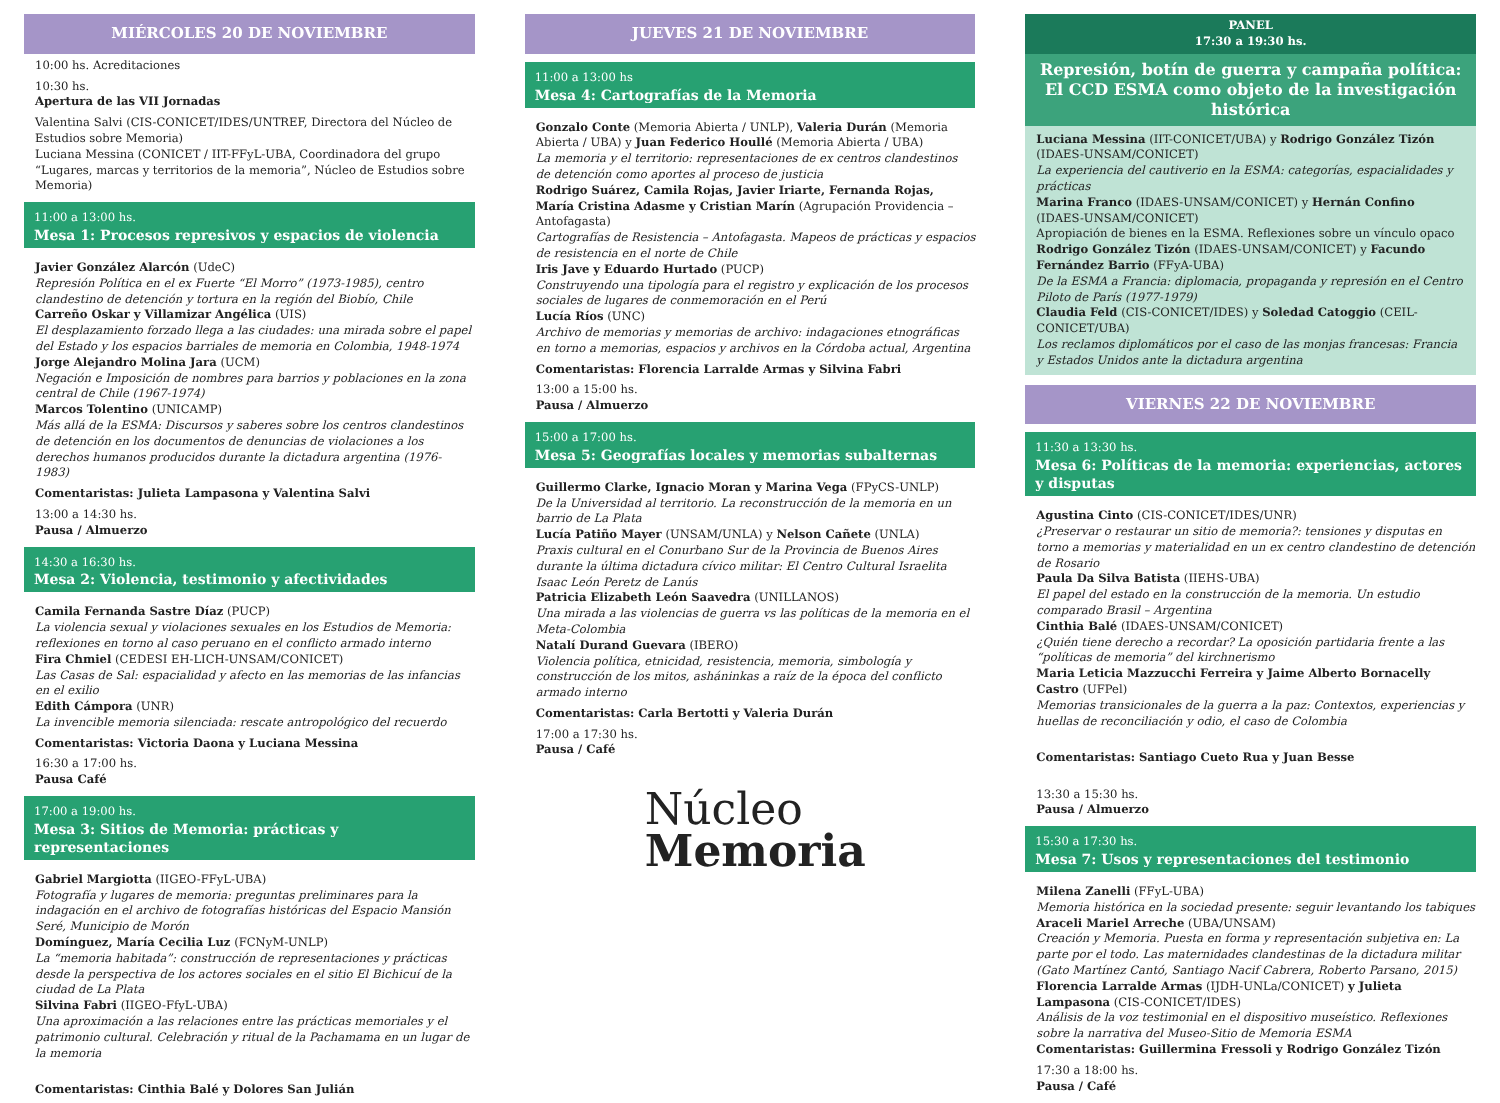MIÉRCOLES 20 DE NOVIEMBRE
10:00 hs. Acreditaciones
10:30 hs.
Apertura de las VII Jornadas
Valentina Salvi (CIS-CONICET/IDES/UNTREF, Directora del Núcleo de Estudios sobre Memoria)
Luciana Messina (CONICET / IIT-FFyL-UBA, Coordinadora del grupo “Lugares, marcas y territorios de la memoria”, Núcleo de Estudios sobre Memoria)
11:00 a 13:00 hs.
Mesa 1: Procesos represivos y espacios de violencia
Javier González Alarcón (UdeC)
Represión Política en el ex Fuerte “El Morro” (1973-1985), centro clandestino de detención y tortura en la región del Biobío, Chile
Carreño Oskar y Villamizar Angélica (UIS)
El desplazamiento forzado llega a las ciudades: una mirada sobre el papel del Estado y los espacios barriales de memoria en Colombia, 1948-1974
Jorge Alejandro Molina Jara (UCM)
Negación e Imposición de nombres para barrios y poblaciones en la zona central de Chile (1967-1974)
Marcos Tolentino (UNICAMP)
Más allá de la ESMA: Discursos y saberes sobre los centros clandestinos de detención en los documentos de denuncias de violaciones a los derechos humanos producidos durante la dictadura argentina (1976-1983)
Comentaristas: Julieta Lampasona y Valentina Salvi
13:00 a 14:30 hs.
Pausa / Almuerzo
14:30 a 16:30 hs.
Mesa 2: Violencia, testimonio y afectividades
Camila Fernanda Sastre Díaz (PUCP)
La violencia sexual y violaciones sexuales en los Estudios de Memoria: reflexiones en torno al caso peruano en el conflicto armado interno
Fira Chmiel (CEDESI EH-LICH-UNSAM/CONICET)
Las Casas de Sal: espacialidad y afecto en las memorias de las infancias en el exilio
Edith Cámpora (UNR)
La invencible memoria silenciada: rescate antropológico del recuerdo
Comentaristas: Victoria Daona y Luciana Messina
16:30 a 17:00 hs.
Pausa Café
17:00 a 19:00 hs.
Mesa 3: Sitios de Memoria: prácticas y representaciones
Gabriel Margiotta (IIGEO-FFyL-UBA)
Fotografía y lugares de memoria: preguntas preliminares para la indagación en el archivo de fotografías históricas del Espacio Mansión Seré, Municipio de Morón
Domínguez, María Cecilia Luz (FCNyM-UNLP)
La “memoria habitada”: construcción de representaciones y prácticas desde la perspectiva de los actores sociales en el sitio El Bichicuí de la ciudad de La Plata
Silvina Fabri (IIGEO-FfyL-UBA)
Una aproximación a las relaciones entre las prácticas memoriales y el patrimonio cultural. Celebración y ritual de la Pachamama en un lugar de la memoria
Comentaristas: Cinthia Balé y Dolores San Julián
JUEVES 21 DE NOVIEMBRE
11:00 a 13:00 hs
Mesa 4: Cartografías de la Memoria
Gonzalo Conte (Memoria Abierta / UNLP), Valeria Durán (Memoria Abierta / UBA) y Juan Federico Houllé (Memoria Abierta / UBA)
La memoria y el territorio: representaciones de ex centros clandestinos de detención como aportes al proceso de justicia
Rodrigo Suárez, Camila Rojas, Javier Iriarte, Fernanda Rojas, María Cristina Adasme y Cristian Marín (Agrupación Providencia – Antofagasta)
Cartografías de Resistencia – Antofagasta. Mapeos de prácticas y espacios de resistencia en el norte de Chile
Iris Jave y Eduardo Hurtado (PUCP)
Construyendo una tipología para el registro y explicación de los procesos sociales de lugares de conmemoración en el Perú
Lucía Ríos (UNC)
Archivo de memorias y memorias de archivo: indagaciones etnográficas en torno a memorias, espacios y archivos en la Córdoba actual, Argentina
Comentaristas: Florencia Larralde Armas y Silvina Fabri
13:00 a 15:00 hs.
Pausa / Almuerzo
15:00 a 17:00 hs.
Mesa 5: Geografías locales y memorias subalternas
Guillermo Clarke, Ignacio Moran y Marina Vega (FPyCS-UNLP)
De la Universidad al territorio. La reconstrucción de la memoria en un barrio de La Plata
Lucía Patiño Mayer (UNSAM/UNLA) y Nelson Cañete (UNLA)
Praxis cultural en el Conurbano Sur de la Provincia de Buenos Aires durante la última dictadura cívico militar: El Centro Cultural Israelita Isaac León Peretz de Lanús
Patricia Elizabeth León Saavedra (UNILLANOS)
Una mirada a las violencias de guerra vs las políticas de la memoria en el Meta-Colombia
Natalí Durand Guevara (IBERO)
Violencia política, etnicidad, resistencia, memoria, simbología y construcción de los mitos, asháninkas a raíz de la época del conflicto armado interno
Comentaristas: Carla Bertotti y Valeria Durán
17:00 a 17:30 hs.
Pausa / Café
Núcleo
Memoria
PANEL
17:30 a 19:30 hs.
Represión, botín de guerra y campaña política:
El CCD ESMA como objeto de la investigación histórica
Luciana Messina (IIT-CONICET/UBA) y Rodrigo González Tizón (IDAES-UNSAM/CONICET)
La experiencia del cautiverio en la ESMA: categorías, espacialidades y prácticas
Marina Franco (IDAES-UNSAM/CONICET) y Hernán Confino (IDAES-UNSAM/CONICET)
Apropiación de bienes en la ESMA. Reflexiones sobre un vínculo opaco
Rodrigo González Tizón (IDAES-UNSAM/CONICET) y Facundo Fernández Barrio (FFyA-UBA)
De la ESMA a Francia: diplomacia, propaganda y represión en el Centro Piloto de París (1977-1979)
Claudia Feld (CIS-CONICET/IDES) y Soledad Catoggio (CEIL-CONICET/UBA)
Los reclamos diplomáticos por el caso de las monjas francesas: Francia y Estados Unidos ante la dictadura argentina
VIERNES 22 DE NOVIEMBRE
11:30 a 13:30 hs.
Mesa 6: Políticas de la memoria: experiencias, actores y disputas
Agustina Cinto (CIS-CONICET/IDES/UNR)
¿Preservar o restaurar un sitio de memoria?: tensiones y disputas en torno a memorias y materialidad en un ex centro clandestino de detención de Rosario
Paula Da Silva Batista (IIEHS-UBA)
El papel del estado en la construcción de la memoria. Un estudio comparado Brasil – Argentina
Cinthia Balé (IDAES-UNSAM/CONICET)
¿Quién tiene derecho a recordar? La oposición partidaria frente a las “políticas de memoria” del kirchnerismo
Maria Leticia Mazzucchi Ferreira y Jaime Alberto Bornacelly Castro (UFPel)
Memorias transicionales de la guerra a la paz: Contextos, experiencias y huellas de reconciliación y odio, el caso de Colombia
Comentaristas: Santiago Cueto Rua y Juan Besse
13:30 a 15:30 hs.
Pausa / Almuerzo
15:30 a 17:30 hs.
Mesa 7: Usos y representaciones del testimonio
Milena Zanelli (FFyL-UBA)
Memoria histórica en la sociedad presente: seguir levantando los tabiques
Araceli Mariel Arreche (UBA/UNSAM)
Creación y Memoria. Puesta en forma y representación subjetiva en: La parte por el todo. Las maternidades clandestinas de la dictadura militar (Gato Martínez Cantó, Santiago Nacif Cabrera, Roberto Parsano, 2015)
Florencia Larralde Armas (IJDH-UNLa/CONICET) y Julieta Lampasona (CIS-CONICET/IDES)
Análisis de la voz testimonial en el dispositivo museístico. Reflexiones sobre la narrativa del Museo-Sitio de Memoria ESMA
Comentaristas: Guillermina Fressoli y Rodrigo González Tizón
17:30 a 18:00 hs.
Pausa / Café